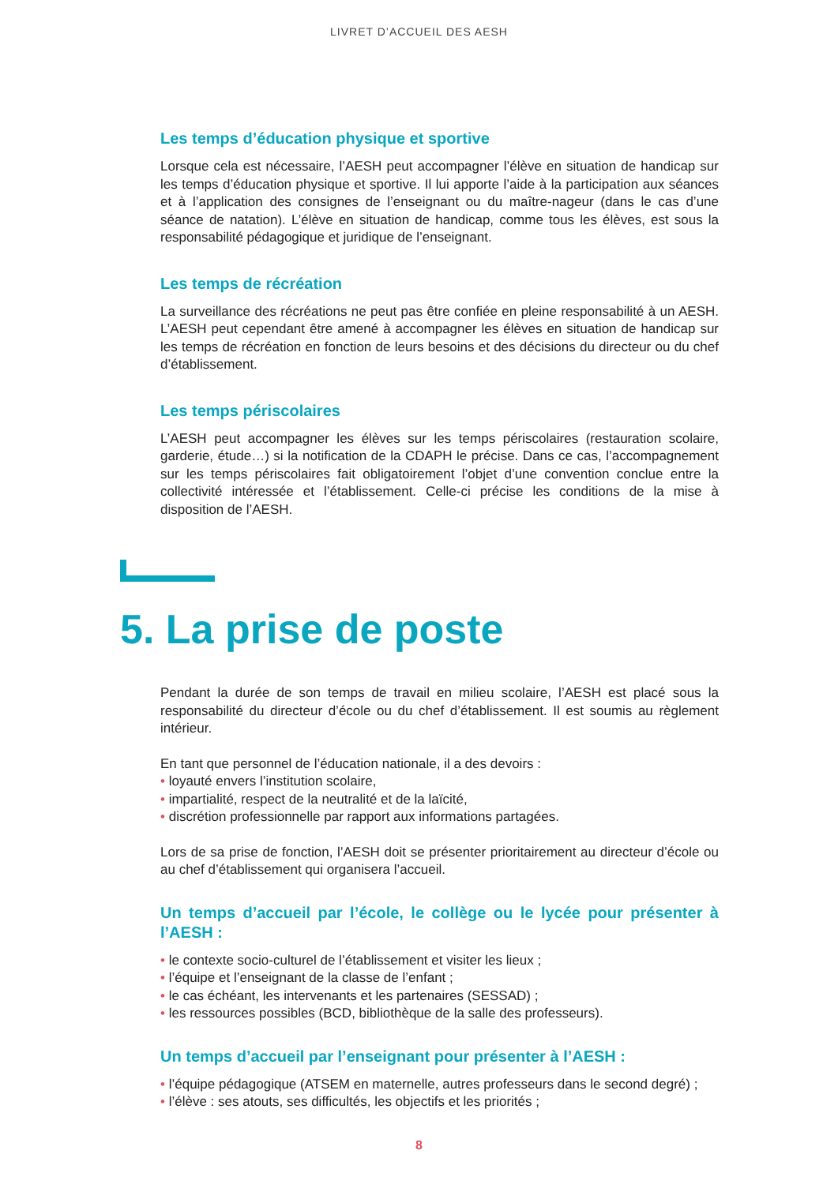LIVRET D’ACCUEIL DES AESH
Les temps d’éducation physique et sportive
Lorsque cela est nécessaire, l’AESH peut accompagner l’élève en situation de handicap sur les temps d’éducation physique et sportive. Il lui apporte l’aide à la participation aux séances et à l’application des consignes de l’enseignant ou du maître-nageur (dans le cas d’une séance de natation). L’élève en situation de handicap, comme tous les élèves, est sous la responsabilité pédagogique et juridique de l’enseignant.
Les temps de récréation
La surveillance des récréations ne peut pas être confiée en pleine responsabilité à un AESH. L’AESH peut cependant être amené à accompagner les élèves en situation de handicap sur les temps de récréation en fonction de leurs besoins et des décisions du directeur ou du chef d’établissement.
Les temps périscolaires
L’AESH peut accompagner les élèves sur les temps périscolaires (restauration scolaire, garderie, étude…) si la notification de la CDAPH le précise. Dans ce cas, l’accompagnement sur les temps périscolaires fait obligatoirement l’objet d’une convention conclue entre la collectivité intéressée et l’établissement. Celle-ci précise les conditions de la mise à disposition de l’AESH.
5. La prise de poste
Pendant la durée de son temps de travail en milieu scolaire, l’AESH est placé sous la responsabilité du directeur d’école ou du chef d’établissement. Il est soumis au règlement intérieur.
En tant que personnel de l’éducation nationale, il a des devoirs :
• loyauté envers l’institution scolaire,
• impartialité, respect de la neutralité et de la laïcité,
• discrétion professionnelle par rapport aux informations partagées.
Lors de sa prise de fonction, l’AESH doit se présenter prioritairement au directeur d’école ou au chef d’établissement qui organisera l’accueil.
Un temps d’accueil par l’école, le collège ou le lycée pour présenter à l’AESH :
• le contexte socio-culturel de l’établissement et visiter les lieux ;
• l’équipe et l’enseignant de la classe de l’enfant ;
• le cas échéant, les intervenants et les partenaires (SESSAD) ;
• les ressources possibles (BCD, bibliothèque de la salle des professeurs).
Un temps d’accueil par l’enseignant pour présenter à l’AESH :
• l’équipe pédagogique (ATSEM en maternelle, autres professeurs dans le second degré) ;
• l’élève : ses atouts, ses difficultés, les objectifs et les priorités ;
8